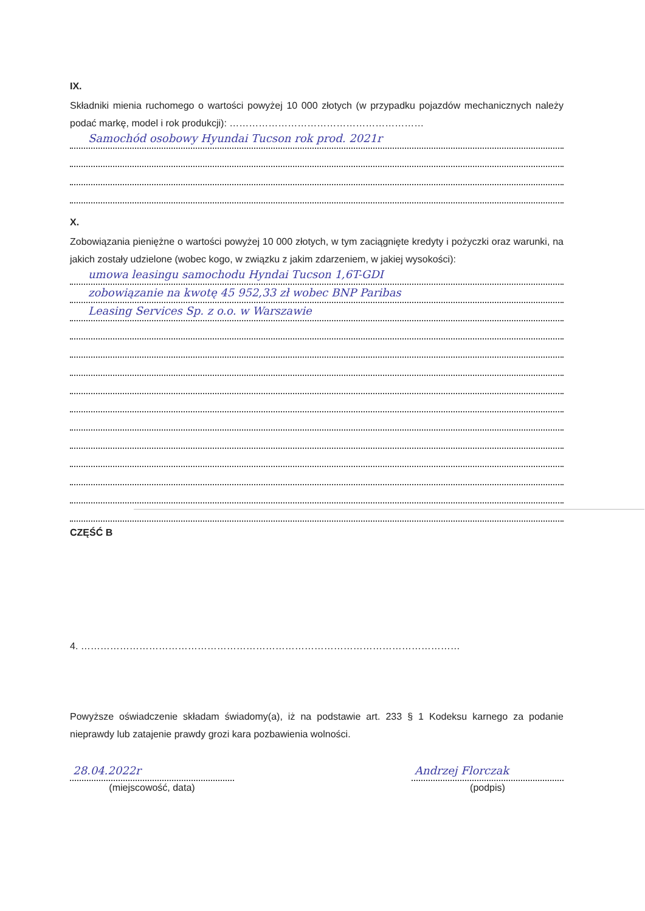IX.
Składniki mienia ruchomego o wartości powyżej 10 000 złotych (w przypadku pojazdów mechanicznych należy podać markę, model i rok produkcji): ……………………………………………………
Samochód osobowy Hyundai Tucson rok prod. 2021r
X.
Zobowiązania pieniężne o wartości powyżej 10 000 złotych, w tym zaciągnięte kredyty i pożyczki oraz warunki, na jakich zostały udzielone (wobec kogo, w związku z jakim zdarzeniem, w jakiej wysokości):
umowa leasingu samochodu Hyndai Tucson 1,6T-GDI
zobowiązanie na kwotę 45 952,33 zł wobec BNP Paribas
Leasing Services Sp. z o.o. w Warszawie
CZĘŚĆ B
4. ………………………………………………………………………………………………………
Powyższe oświadczenie składam świadomy(a), iż na podstawie art. 233 § 1 Kodeksu karnego za podanie nieprawdy lub zatajenie prawdy grozi kara pozbawienia wolności.
28.04.2022r
(miejscowość, data)
Andrzej Florczak
(podpis)